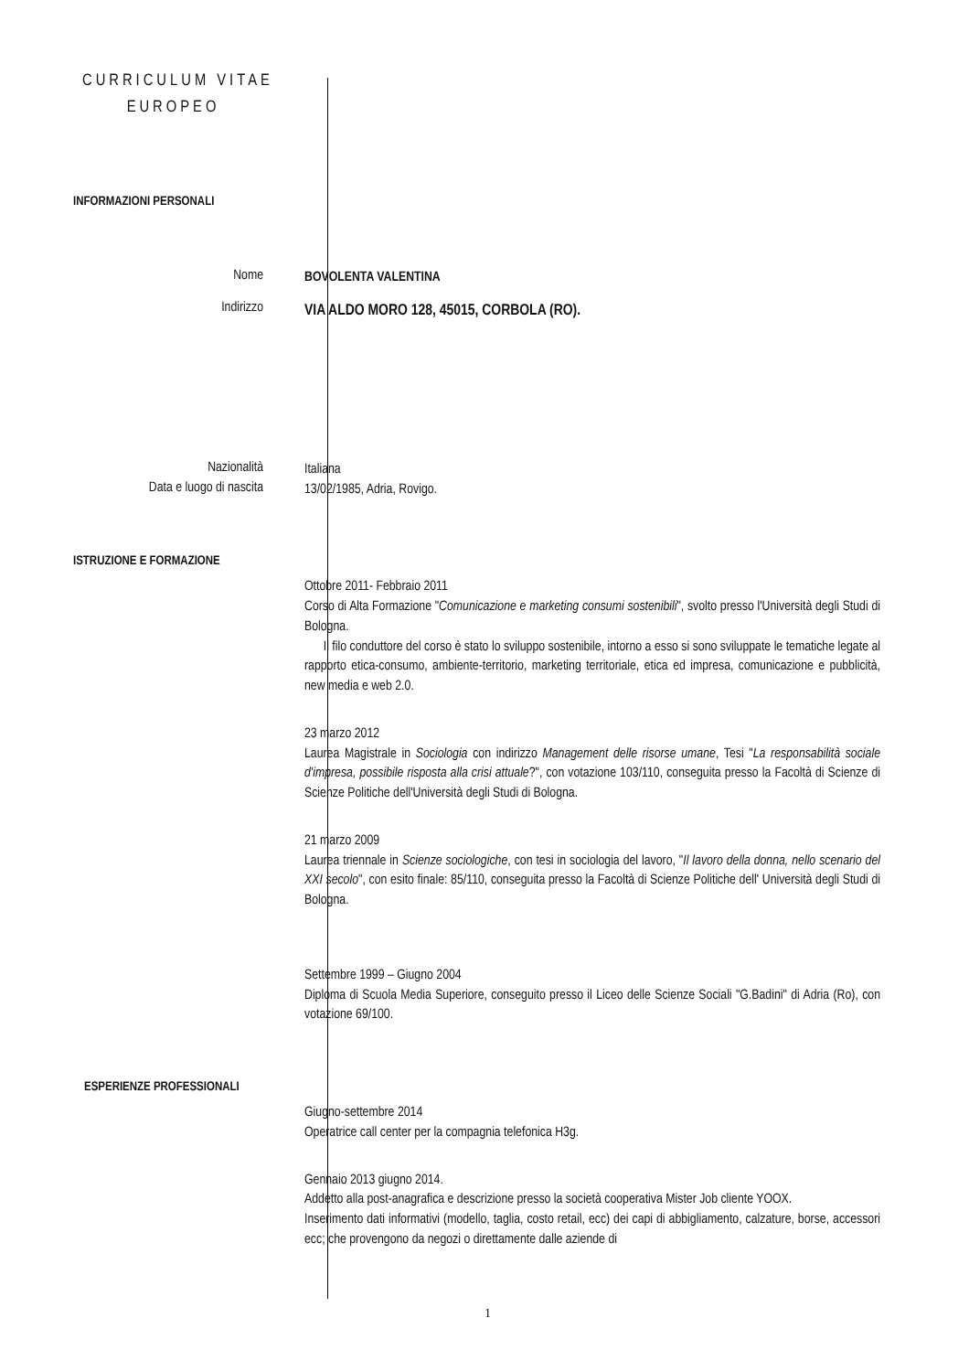CURRICULUM VITAE
EUROPEO
INFORMAZIONI PERSONALI
Nome
BOVOLENTA VALENTINA
Indirizzo
VIA ALDO MORO 128, 45015, CORBOLA (RO).
Nazionalità
Italiana
Data e luogo di nascita
13/02/1985, Adria, Rovigo.
ISTRUZIONE E FORMAZIONE
Ottobre 2011- Febbraio 2011
Corso di Alta Formazione "Comunicazione e marketing consumi sostenibili", svolto presso l'Università degli Studi di Bologna.
Il filo conduttore del corso è stato lo sviluppo sostenibile, intorno a esso si sono sviluppate le tematiche legate al rapporto etica-consumo, ambiente-territorio, marketing territoriale, etica ed impresa, comunicazione e pubblicità, new media e web 2.0.
23 marzo 2012
Laurea Magistrale in Sociologia con indirizzo Management delle risorse umane, Tesi "La responsabilità sociale d'impresa, possibile risposta alla crisi attuale?", con votazione 103/110, conseguita presso la Facoltà di Scienze di Scienze Politiche dell'Università degli Studi di Bologna.
21 marzo 2009
Laurea triennale in Scienze sociologiche, con tesi in sociologia del lavoro, "Il lavoro della donna, nello scenario del XXI secolo", con esito finale: 85/110, conseguita presso la Facoltà di Scienze Politiche dell' Università degli Studi di Bologna.
Settembre 1999 – Giugno 2004
Diploma di Scuola Media Superiore, conseguito presso il Liceo delle Scienze Sociali "G.Badini" di Adria (Ro), con votazione 69/100.
ESPERIENZE PROFESSIONALI
Giugno-settembre 2014
Operatrice call center per la compagnia telefonica H3g.
Gennaio 2013 giugno 2014.
Addetto alla post-anagrafica e descrizione presso la società cooperativa Mister Job cliente YOOX.
Inserimento dati informativi (modello, taglia, costo retail, ecc) dei capi di abbigliamento, calzature, borse, accessori ecc; che provengono da negozi o direttamente dalle aziende di
1